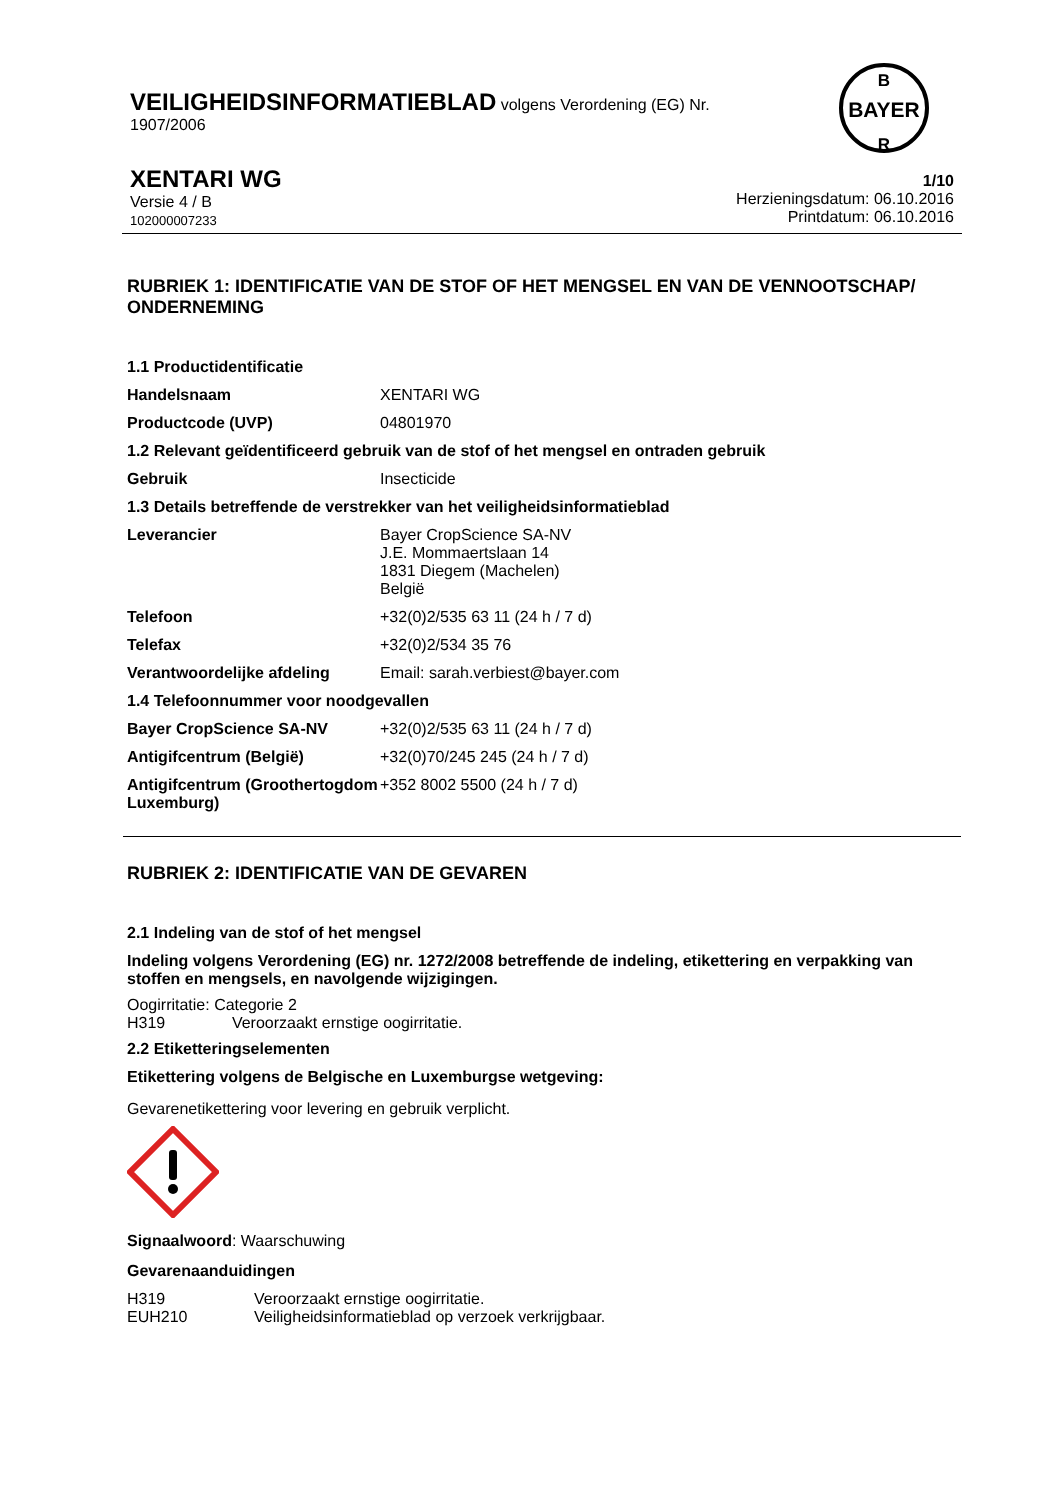VEILIGHEIDSINFORMATIEBLAD volgens Verordening (EG) Nr.
1907/2006
BAYER
B
R
XENTARI WG
Versie 4 / B
102000007233
1/10
Herzieningsdatum: 06.10.2016
Printdatum: 06.10.2016
RUBRIEK 1: IDENTIFICATIE VAN DE STOF OF HET MENGSEL EN VAN DE VENNOOTSCHAP/ ONDERNEMING
1.1 Productidentificatie
| Handelsnaam | XENTARI WG |
| Productcode (UVP) | 04801970 |
1.2 Relevant geïdentificeerd gebruik van de stof of het mengsel en ontraden gebruik
| Gebruik | Insecticide |
1.3 Details betreffende de verstrekker van het veiligheidsinformatieblad
| Leverancier | Bayer CropScience SA-NV J.E. Mommaertslaan 14 1831 Diegem (Machelen) België |
| Telefoon | +32(0)2/535 63 11 (24 h / 7 d) |
| Telefax | +32(0)2/534 35 76 |
| Verantwoordelijke afdeling | Email: sarah.verbiest@bayer.com |
1.4 Telefoonnummer voor noodgevallen
| Bayer CropScience SA-NV | +32(0)2/535 63 11 (24 h / 7 d) |
| Antigifcentrum (België) | +32(0)70/245 245 (24 h / 7 d) |
| Antigifcentrum (Groothertogdom Luxemburg) | +352 8002 5500 (24 h / 7 d) |
RUBRIEK 2: IDENTIFICATIE VAN DE GEVAREN
2.1 Indeling van de stof of het mengsel
Indeling volgens Verordening (EG) nr. 1272/2008 betreffende de indeling, etikettering en verpakking van stoffen en mengsels, en navolgende wijzigingen.
Oogirritatie: Categorie 2
H319 Veroorzaakt ernstige oogirritatie.
2.2 Etiketteringselementen
Etikettering volgens de Belgische en Luxemburgse wetgeving:
Gevarenetikettering voor levering en gebruik verplicht.
Signaalwoord: Waarschuwing
Gevarenaanduidingen
| H319 | Veroorzaakt ernstige oogirritatie. |
| EUH210 | Veiligheidsinformatieblad op verzoek verkrijgbaar. |